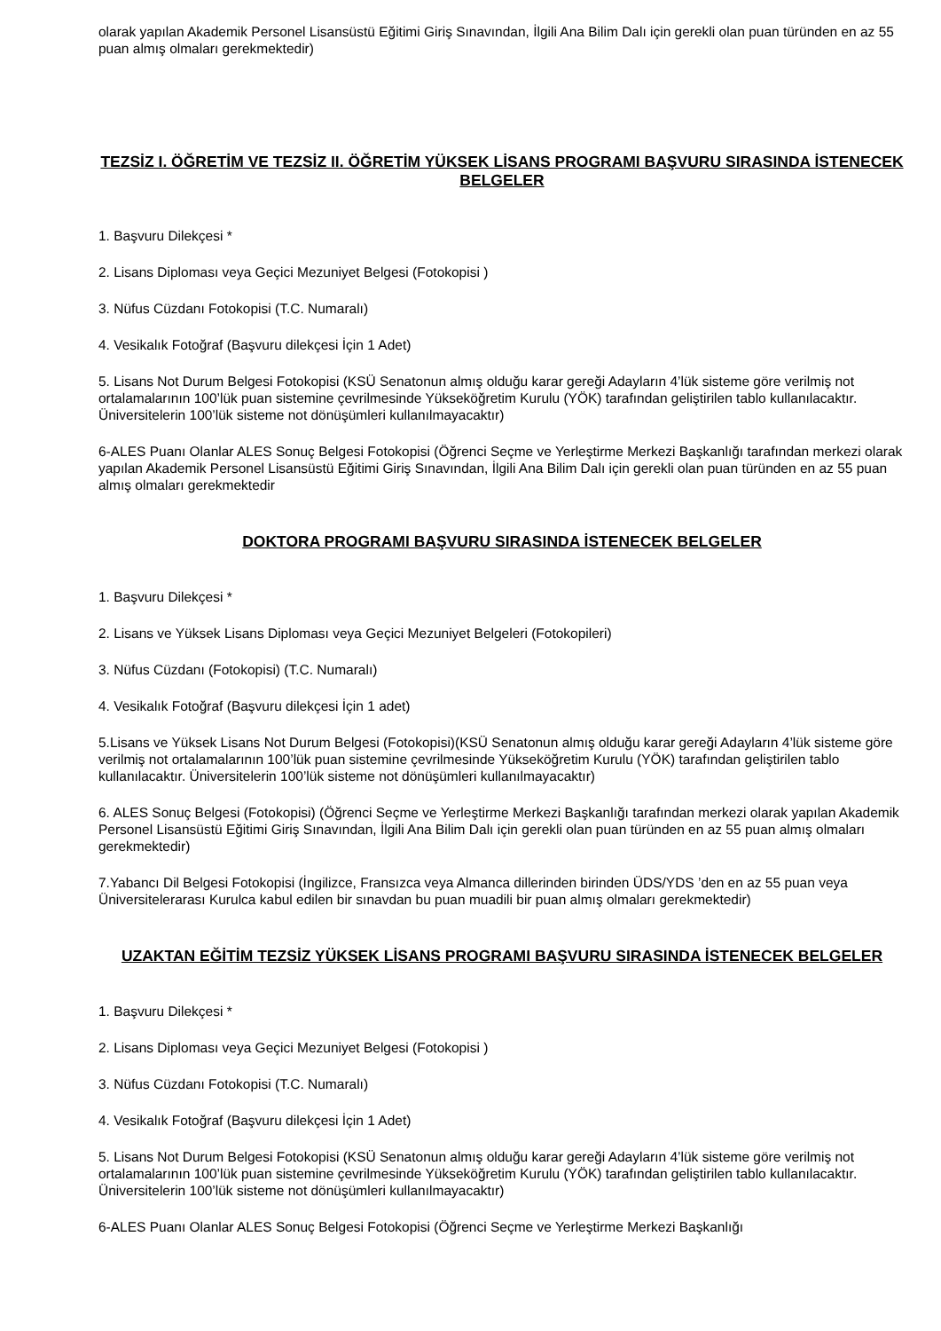olarak yapılan Akademik Personel Lisansüstü Eğitimi Giriş Sınavından, İlgili Ana Bilim Dalı için gerekli olan puan türünden en az 55 puan almış olmaları gerekmektedir)
TEZSİZ I. ÖĞRETİM VE TEZSİZ II. ÖĞRETİM YÜKSEK LİSANS PROGRAMI BAŞVURU SIRASINDA İSTENECEK BELGELER
1. Başvuru Dilekçesi *
2. Lisans Diploması veya Geçici Mezuniyet Belgesi (Fotokopisi )
3. Nüfus Cüzdanı Fotokopisi (T.C. Numaralı)
4. Vesikalık Fotoğraf (Başvuru dilekçesi İçin 1 Adet)
5. Lisans Not Durum Belgesi Fotokopisi (KSÜ Senatonun almış olduğu karar gereği Adayların 4’lük sisteme göre verilmiş not ortalamalarının 100’lük puan sistemine çevrilmesinde Yükseköğretim Kurulu (YÖK) tarafından geliştirilen tablo kullanılacaktır. Üniversitelerin 100’lük sisteme not dönüşümleri kullanılmayacaktır)
6-ALES Puanı Olanlar ALES Sonuç Belgesi Fotokopisi (Öğrenci Seçme ve Yerleştirme Merkezi Başkanlığı tarafından merkezi olarak yapılan Akademik Personel Lisansüstü Eğitimi Giriş Sınavından, İlgili Ana Bilim Dalı için gerekli olan puan türünden en az 55 puan almış olmaları gerekmektedir
DOKTORA PROGRAMI BAŞVURU SIRASINDA İSTENECEK BELGELER
1. Başvuru Dilekçesi *
2. Lisans ve Yüksek Lisans Diploması veya Geçici Mezuniyet Belgeleri (Fotokopileri)
3. Nüfus Cüzdanı (Fotokopisi) (T.C. Numaralı)
4. Vesikalık Fotoğraf (Başvuru dilekçesi İçin 1 adet)
5.Lisans ve Yüksek Lisans Not Durum Belgesi (Fotokopisi)(KSÜ Senatonun almış olduğu karar gereği Adayların 4’lük sisteme göre verilmiş not ortalamalarının 100’lük puan sistemine çevrilmesinde Yükseköğretim Kurulu (YÖK) tarafından geliştirilen tablo kullanılacaktır. Üniversitelerin 100’lük sisteme not dönüşümleri kullanılmayacaktır)
6. ALES Sonuç Belgesi (Fotokopisi) (Öğrenci Seçme ve Yerleştirme Merkezi Başkanlığı tarafından merkezi olarak yapılan Akademik Personel Lisansüstü Eğitimi Giriş Sınavından, İlgili Ana Bilim Dalı için gerekli olan puan türünden en az 55 puan almış olmaları gerekmektedir)
7.Yabancı Dil Belgesi Fotokopisi (İngilizce, Fransızca veya Almanca dillerinden birinden ÜDS/YDS ’den en az 55 puan veya Üniversitelerarası Kurulca kabul edilen bir sınavdan bu puan muadili bir puan almış olmaları gerekmektedir)
UZAKTAN EĞİTİM TEZSİZ YÜKSEK LİSANS PROGRAMI BAŞVURU SIRASINDA İSTENECEK BELGELER
1. Başvuru Dilekçesi *
2. Lisans Diploması veya Geçici Mezuniyet Belgesi (Fotokopisi )
3. Nüfus Cüzdanı Fotokopisi (T.C. Numaralı)
4. Vesikalık Fotoğraf (Başvuru dilekçesi İçin 1 Adet)
5. Lisans Not Durum Belgesi Fotokopisi (KSÜ Senatonun almış olduğu karar gereği Adayların 4’lük sisteme göre verilmiş not ortalamalarının 100’lük puan sistemine çevrilmesinde Yükseköğretim Kurulu (YÖK) tarafından geliştirilen tablo kullanılacaktır. Üniversitelerin 100’lük sisteme not dönüşümleri kullanılmayacaktır)
6-ALES Puanı Olanlar ALES Sonuç Belgesi Fotokopisi (Öğrenci Seçme ve Yerleştirme Merkezi Başkanlığı